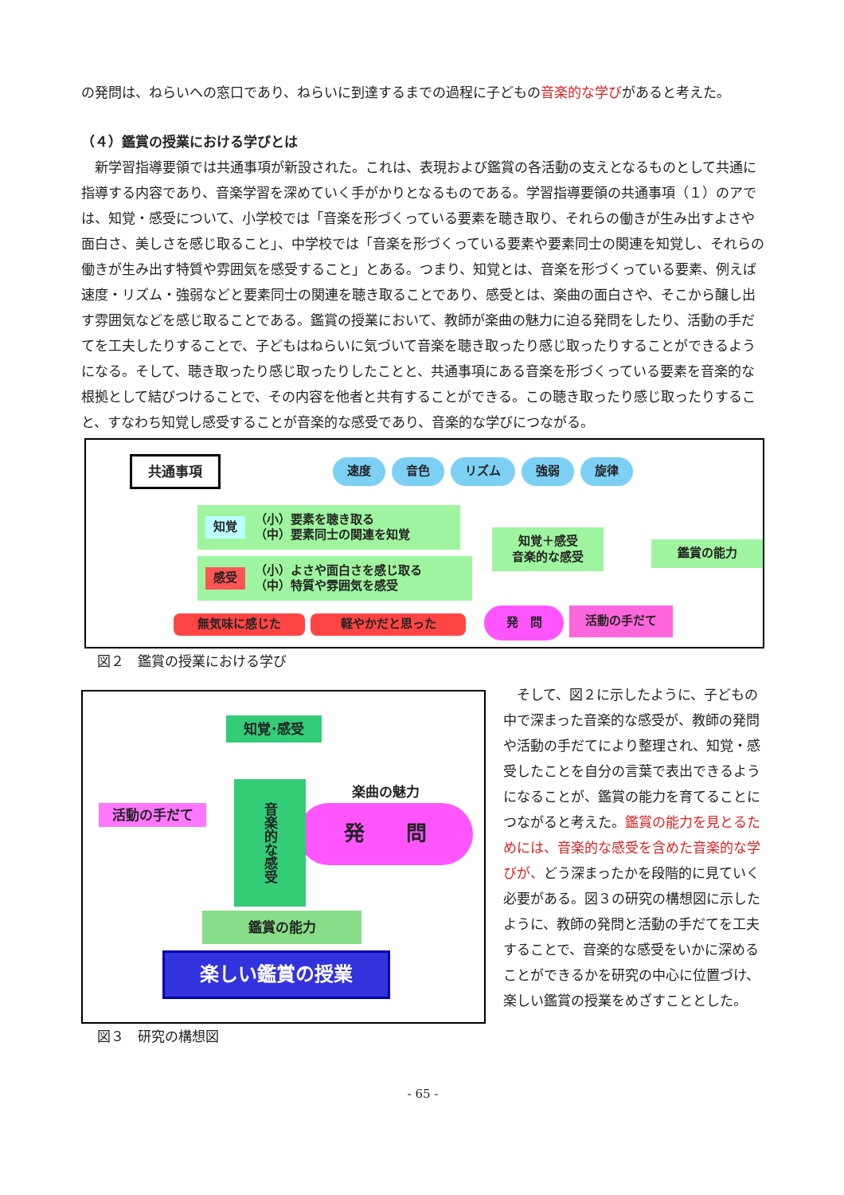の発問は、ねらいへの窓口であり、ねらいに到達するまでの過程に子どもの音楽的な学びがあると考えた。
（４）鑑賞の授業における学びとは
　新学習指導要領では共通事項が新設された。これは、表現および鑑賞の各活動の支えとなるものとして共通に指導する内容であり、音楽学習を深めていく手がかりとなるものである。学習指導要領の共通事項（１）のアでは、知覚・感受について、小学校では「音楽を形づくっている要素を聴き取り、それらの働きが生み出すよさや面白さ、美しさを感じ取ること」、中学校では「音楽を形づくっている要素や要素同士の関連を知覚し、それらの働きが生み出す特質や雰囲気を感受すること」とある。つまり、知覚とは、音楽を形づくっている要素、例えば速度・リズム・強弱などと要素同士の関連を聴き取ることであり、感受とは、楽曲の面白さや、そこから醸し出す雰囲気などを感じ取ることである。鑑賞の授業において、教師が楽曲の魅力に迫る発問をしたり、活動の手だてを工夫したりすることで、子どもはねらいに気づいて音楽を聴き取ったり感じ取ったりすることができるようになる。そして、聴き取ったり感じ取ったりしたことと、共通事項にある音楽を形づくっている要素を音楽的な根拠として結びつけることで、その内容を他者と共有することができる。この聴き取ったり感じ取ったりすること、すなわち知覚し感受することが音楽的な感受であり、音楽的な学びにつながる。
共通事項 速度 音色 リズム 強弱 旋律
知覚 （小）要素を聴き取る
（中）要素同士の関連を知覚
感受 （小）よさや面白さを感じ取る
（中）特質や雰囲気を感受
知覚＋感受
音楽的な感受
鑑賞の能力
無気味に感じた 軽やかだと思った
発　問 活動の手だて
図２　鑑賞の授業における学び
知覚･感受
活動の手だて
楽曲の魅力
発　　問
音楽的な感受
鑑賞の能力
楽しい鑑賞の授業
図３　研究の構想図
　そして、図２に示したように、子どもの中で深まった音楽的な感受が、教師の発問や活動の手だてにより整理され、知覚・感受したことを自分の言葉で表出できるようになることが、鑑賞の能力を育てることにつながると考えた。鑑賞の能力を見とるためには、音楽的な感受を含めた音楽的な学びが、どう深まったかを段階的に見ていく必要がある。図３の研究の構想図に示したように、教師の発問と活動の手だてを工夫することで、音楽的な感受をいかに深めることができるかを研究の中心に位置づけ、楽しい鑑賞の授業をめざすこととした。
- 65 -